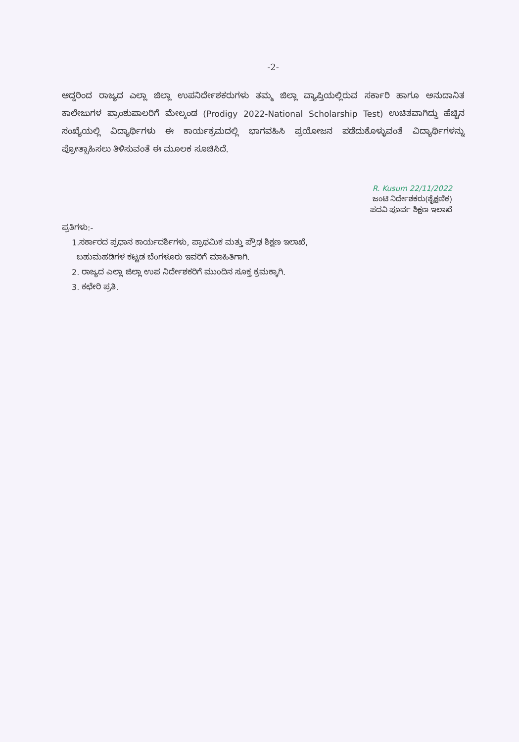-2-
ಆದ್ದರಿಂದ ರಾಜ್ಯದ ಎಲ್ಲಾ ಜಿಲ್ಲಾ ಉಪನಿರ್ದೇಶಕರುಗಳು ತಮ್ಮ ಜಿಲ್ಲಾ ವ್ಯಾಪ್ತಿಯಲ್ಲಿರುವ ಸರ್ಕಾರಿ ಹಾಗೂ ಅನುದಾನಿತ ಕಾಲೇಜುಗಳ ಪ್ರಾಂಶುಪಾಲರಿಗೆ ಮೇಲ್ಕಂಡ (Prodigy 2022-National Scholarship Test) ಉಚಿತವಾಗಿದ್ದು ಹೆಚ್ಚಿನ ಸಂಖ್ಯೆಯಲ್ಲಿ ವಿದ್ಯಾರ್ಥಿಗಳು ಈ ಕಾರ್ಯಕ್ರಮದಲ್ಲಿ ಭಾಗವಹಿಸಿ ಪ್ರಯೋಜನ ಪಡೆದುಕೊಳ್ಳುವಂತೆ ವಿದ್ಯಾರ್ಥಿಗಳನ್ನು ಪ್ರೋತ್ಸಾಹಿಸಲು ತಿಳಿಸುವಂತೆ ಈ ಮೂಲಕ ಸೂಚಿಸಿದೆ.
R. Kusum 22/11/2022
ಜಂಟಿ ನಿರ್ದೇಶಕರು(ಶೈಕ್ಷಣಿಕ)
ಪದವಿ ಪೂರ್ವ ಶಿಕ್ಷಣ ಇಲಾಖೆ
ಪ್ರತಿಗಳು:-
1.ಸರ್ಕಾರದ ಪ್ರಧಾನ ಕಾರ್ಯದರ್ಶಿಗಳು, ಪ್ರಾಥಮಿಕ ಮತ್ತು ಪ್ರೌಢ ಶಿಕ್ಷಣ ಇಲಾಖೆ,
ಬಹುಮಹಡಿಗಳ ಕಟ್ಟಡ ಬೆಂಗಳೂರು ಇವರಿಗೆ ಮಾಹಿತಿಗಾಗಿ.
2. ರಾಜ್ಯದ ಎಲ್ಲಾ ಜಿಲ್ಲಾ ಉಪ ನಿರ್ದೇಶಕರಿಗೆ ಮುಂದಿನ ಸೂಕ್ತ ಕ್ರಮಕ್ಕಾಗಿ.
3. ಕಛೇರಿ ಪ್ರತಿ.